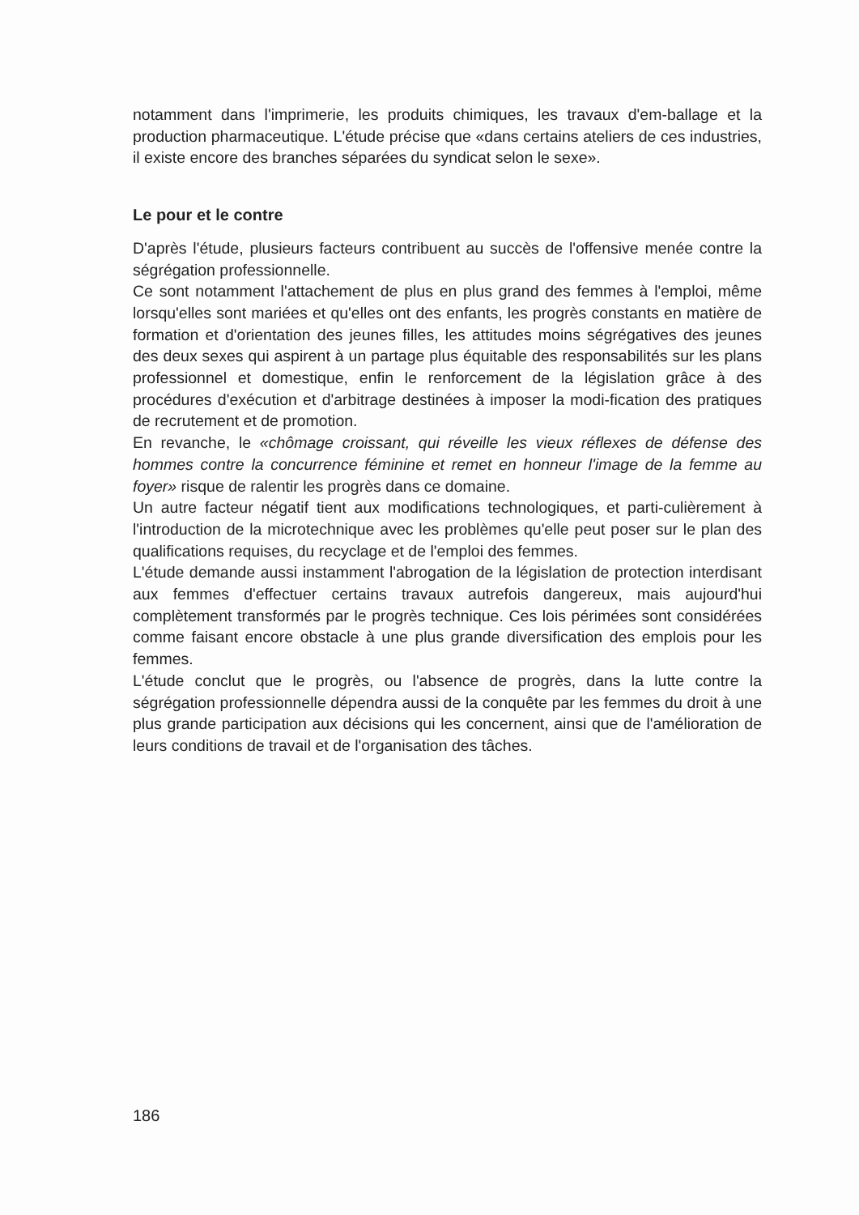notamment dans l'imprimerie, les produits chimiques, les travaux d'em-ballage et la production pharmaceutique. L'étude précise que «dans certains ateliers de ces industries, il existe encore des branches séparées du syndicat selon le sexe».
Le pour et le contre
D'après l'étude, plusieurs facteurs contribuent au succès de l'offensive menée contre la ségrégation professionnelle.
Ce sont notamment l'attachement de plus en plus grand des femmes à l'emploi, même lorsqu'elles sont mariées et qu'elles ont des enfants, les progrès constants en matière de formation et d'orientation des jeunes filles, les attitudes moins ségrégatives des jeunes des deux sexes qui aspirent à un partage plus équitable des responsabilités sur les plans professionnel et domestique, enfin le renforcement de la législation grâce à des procédures d'exécution et d'arbitrage destinées à imposer la modi-fication des pratiques de recrutement et de promotion.
En revanche, le «chômage croissant, qui réveille les vieux réflexes de défense des hommes contre la concurrence féminine et remet en honneur l'image de la femme au foyer» risque de ralentir les progrès dans ce domaine.
Un autre facteur négatif tient aux modifications technologiques, et parti-culièrement à l'introduction de la microtechnique avec les problèmes qu'elle peut poser sur le plan des qualifications requises, du recyclage et de l'emploi des femmes.
L'étude demande aussi instamment l'abrogation de la législation de protection interdisant aux femmes d'effectuer certains travaux autrefois dangereux, mais aujourd'hui complètement transformés par le progrès technique. Ces lois périmées sont considérées comme faisant encore obstacle à une plus grande diversification des emplois pour les femmes.
L'étude conclut que le progrès, ou l'absence de progrès, dans la lutte contre la ségrégation professionnelle dépendra aussi de la conquête par les femmes du droit à une plus grande participation aux décisions qui les concernent, ainsi que de l'amélioration de leurs conditions de travail et de l'organisation des tâches.
186